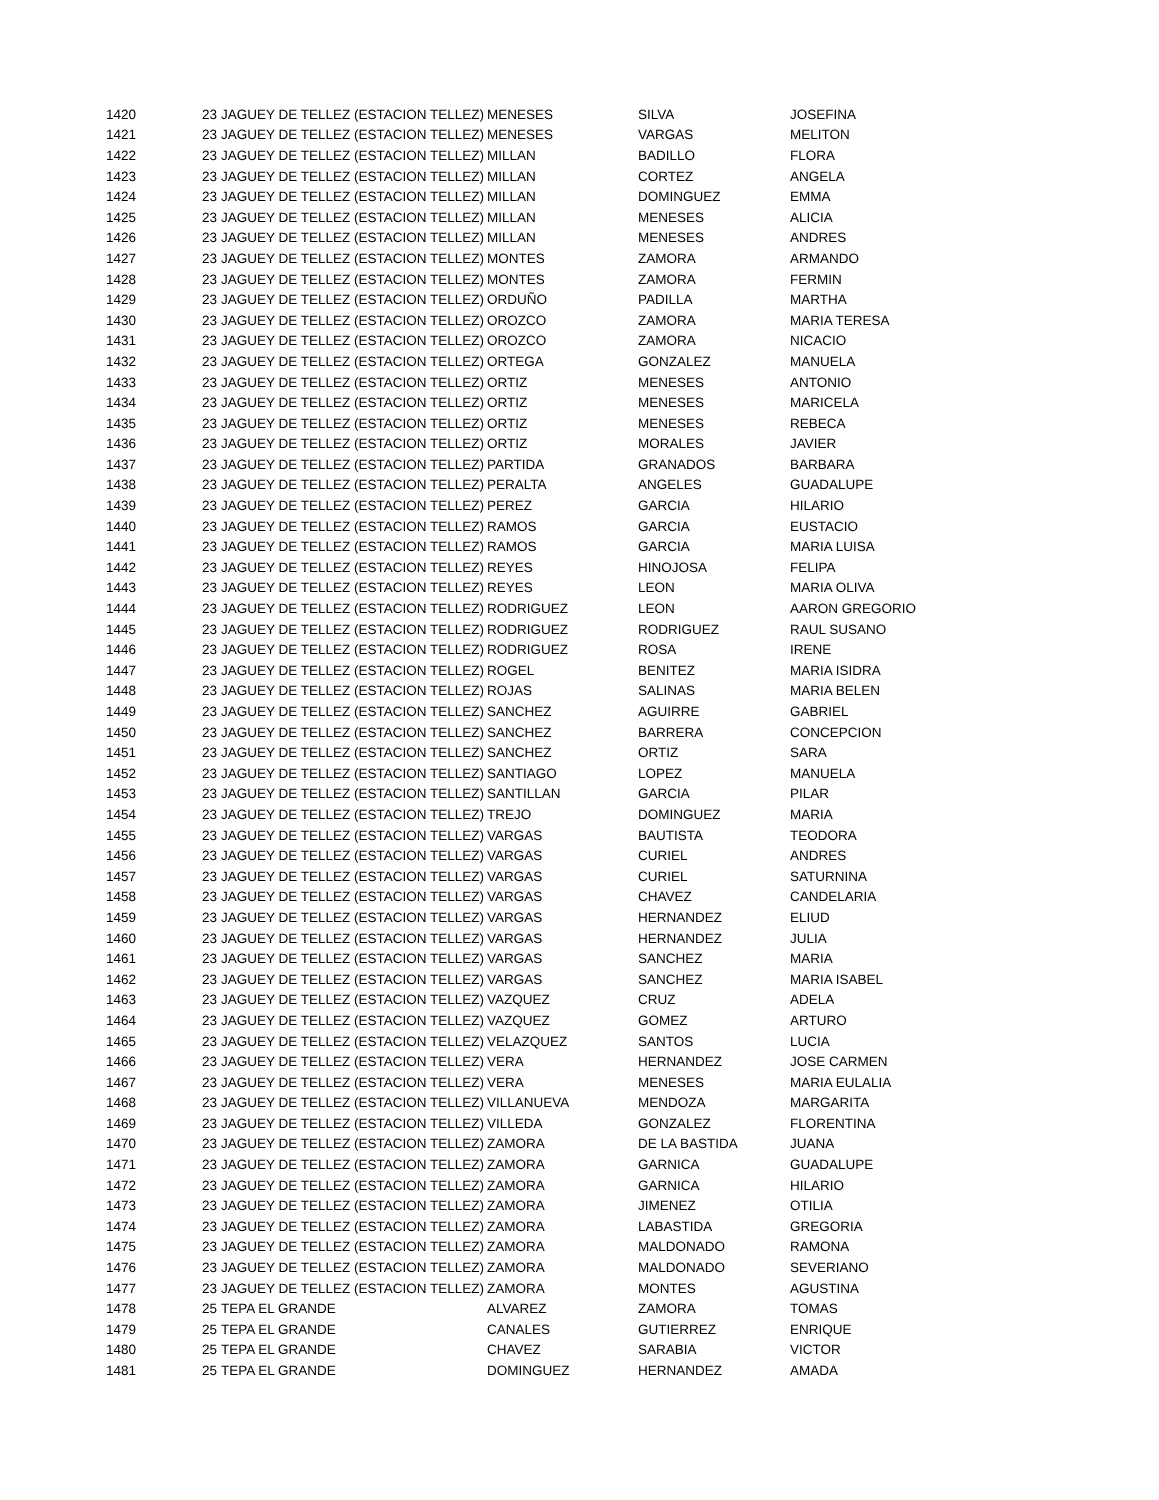| 1420 | 23 | JAGUEY DE TELLEZ (ESTACION TELLEZ) | MENESES | SILVA | JOSEFINA |
| 1421 | 23 | JAGUEY DE TELLEZ (ESTACION TELLEZ) | MENESES | VARGAS | MELITON |
| 1422 | 23 | JAGUEY DE TELLEZ (ESTACION TELLEZ) | MILLAN | BADILLO | FLORA |
| 1423 | 23 | JAGUEY DE TELLEZ (ESTACION TELLEZ) | MILLAN | CORTEZ | ANGELA |
| 1424 | 23 | JAGUEY DE TELLEZ (ESTACION TELLEZ) | MILLAN | DOMINGUEZ | EMMA |
| 1425 | 23 | JAGUEY DE TELLEZ (ESTACION TELLEZ) | MILLAN | MENESES | ALICIA |
| 1426 | 23 | JAGUEY DE TELLEZ (ESTACION TELLEZ) | MILLAN | MENESES | ANDRES |
| 1427 | 23 | JAGUEY DE TELLEZ (ESTACION TELLEZ) | MONTES | ZAMORA | ARMANDO |
| 1428 | 23 | JAGUEY DE TELLEZ (ESTACION TELLEZ) | MONTES | ZAMORA | FERMIN |
| 1429 | 23 | JAGUEY DE TELLEZ (ESTACION TELLEZ) | ORDUÑO | PADILLA | MARTHA |
| 1430 | 23 | JAGUEY DE TELLEZ (ESTACION TELLEZ) | OROZCO | ZAMORA | MARIA TERESA |
| 1431 | 23 | JAGUEY DE TELLEZ (ESTACION TELLEZ) | OROZCO | ZAMORA | NICACIO |
| 1432 | 23 | JAGUEY DE TELLEZ (ESTACION TELLEZ) | ORTEGA | GONZALEZ | MANUELA |
| 1433 | 23 | JAGUEY DE TELLEZ (ESTACION TELLEZ) | ORTIZ | MENESES | ANTONIO |
| 1434 | 23 | JAGUEY DE TELLEZ (ESTACION TELLEZ) | ORTIZ | MENESES | MARICELA |
| 1435 | 23 | JAGUEY DE TELLEZ (ESTACION TELLEZ) | ORTIZ | MENESES | REBECA |
| 1436 | 23 | JAGUEY DE TELLEZ (ESTACION TELLEZ) | ORTIZ | MORALES | JAVIER |
| 1437 | 23 | JAGUEY DE TELLEZ (ESTACION TELLEZ) | PARTIDA | GRANADOS | BARBARA |
| 1438 | 23 | JAGUEY DE TELLEZ (ESTACION TELLEZ) | PERALTA | ANGELES | GUADALUPE |
| 1439 | 23 | JAGUEY DE TELLEZ (ESTACION TELLEZ) | PEREZ | GARCIA | HILARIO |
| 1440 | 23 | JAGUEY DE TELLEZ (ESTACION TELLEZ) | RAMOS | GARCIA | EUSTACIO |
| 1441 | 23 | JAGUEY DE TELLEZ (ESTACION TELLEZ) | RAMOS | GARCIA | MARIA LUISA |
| 1442 | 23 | JAGUEY DE TELLEZ (ESTACION TELLEZ) | REYES | HINOJOSA | FELIPA |
| 1443 | 23 | JAGUEY DE TELLEZ (ESTACION TELLEZ) | REYES | LEON | MARIA OLIVA |
| 1444 | 23 | JAGUEY DE TELLEZ (ESTACION TELLEZ) | RODRIGUEZ | LEON | AARON GREGORIO |
| 1445 | 23 | JAGUEY DE TELLEZ (ESTACION TELLEZ) | RODRIGUEZ | RODRIGUEZ | RAUL SUSANO |
| 1446 | 23 | JAGUEY DE TELLEZ (ESTACION TELLEZ) | RODRIGUEZ | ROSA | IRENE |
| 1447 | 23 | JAGUEY DE TELLEZ (ESTACION TELLEZ) | ROGEL | BENITEZ | MARIA ISIDRA |
| 1448 | 23 | JAGUEY DE TELLEZ (ESTACION TELLEZ) | ROJAS | SALINAS | MARIA BELEN |
| 1449 | 23 | JAGUEY DE TELLEZ (ESTACION TELLEZ) | SANCHEZ | AGUIRRE | GABRIEL |
| 1450 | 23 | JAGUEY DE TELLEZ (ESTACION TELLEZ) | SANCHEZ | BARRERA | CONCEPCION |
| 1451 | 23 | JAGUEY DE TELLEZ (ESTACION TELLEZ) | SANCHEZ | ORTIZ | SARA |
| 1452 | 23 | JAGUEY DE TELLEZ (ESTACION TELLEZ) | SANTIAGO | LOPEZ | MANUELA |
| 1453 | 23 | JAGUEY DE TELLEZ (ESTACION TELLEZ) | SANTILLAN | GARCIA | PILAR |
| 1454 | 23 | JAGUEY DE TELLEZ (ESTACION TELLEZ) | TREJO | DOMINGUEZ | MARIA |
| 1455 | 23 | JAGUEY DE TELLEZ (ESTACION TELLEZ) | VARGAS | BAUTISTA | TEODORA |
| 1456 | 23 | JAGUEY DE TELLEZ (ESTACION TELLEZ) | VARGAS | CURIEL | ANDRES |
| 1457 | 23 | JAGUEY DE TELLEZ (ESTACION TELLEZ) | VARGAS | CURIEL | SATURNINA |
| 1458 | 23 | JAGUEY DE TELLEZ (ESTACION TELLEZ) | VARGAS | CHAVEZ | CANDELARIA |
| 1459 | 23 | JAGUEY DE TELLEZ (ESTACION TELLEZ) | VARGAS | HERNANDEZ | ELIUD |
| 1460 | 23 | JAGUEY DE TELLEZ (ESTACION TELLEZ) | VARGAS | HERNANDEZ | JULIA |
| 1461 | 23 | JAGUEY DE TELLEZ (ESTACION TELLEZ) | VARGAS | SANCHEZ | MARIA |
| 1462 | 23 | JAGUEY DE TELLEZ (ESTACION TELLEZ) | VARGAS | SANCHEZ | MARIA ISABEL |
| 1463 | 23 | JAGUEY DE TELLEZ (ESTACION TELLEZ) | VAZQUEZ | CRUZ | ADELA |
| 1464 | 23 | JAGUEY DE TELLEZ (ESTACION TELLEZ) | VAZQUEZ | GOMEZ | ARTURO |
| 1465 | 23 | JAGUEY DE TELLEZ (ESTACION TELLEZ) | VELAZQUEZ | SANTOS | LUCIA |
| 1466 | 23 | JAGUEY DE TELLEZ (ESTACION TELLEZ) | VERA | HERNANDEZ | JOSE CARMEN |
| 1467 | 23 | JAGUEY DE TELLEZ (ESTACION TELLEZ) | VERA | MENESES | MARIA EULALIA |
| 1468 | 23 | JAGUEY DE TELLEZ (ESTACION TELLEZ) | VILLANUEVA | MENDOZA | MARGARITA |
| 1469 | 23 | JAGUEY DE TELLEZ (ESTACION TELLEZ) | VILLEDA | GONZALEZ | FLORENTINA |
| 1470 | 23 | JAGUEY DE TELLEZ (ESTACION TELLEZ) | ZAMORA | DE LA BASTIDA | JUANA |
| 1471 | 23 | JAGUEY DE TELLEZ (ESTACION TELLEZ) | ZAMORA | GARNICA | GUADALUPE |
| 1472 | 23 | JAGUEY DE TELLEZ (ESTACION TELLEZ) | ZAMORA | GARNICA | HILARIO |
| 1473 | 23 | JAGUEY DE TELLEZ (ESTACION TELLEZ) | ZAMORA | JIMENEZ | OTILIA |
| 1474 | 23 | JAGUEY DE TELLEZ (ESTACION TELLEZ) | ZAMORA | LABASTIDA | GREGORIA |
| 1475 | 23 | JAGUEY DE TELLEZ (ESTACION TELLEZ) | ZAMORA | MALDONADO | RAMONA |
| 1476 | 23 | JAGUEY DE TELLEZ (ESTACION TELLEZ) | ZAMORA | MALDONADO | SEVERIANO |
| 1477 | 23 | JAGUEY DE TELLEZ (ESTACION TELLEZ) | ZAMORA | MONTES | AGUSTINA |
| 1478 | 25 | TEPA EL GRANDE | ALVAREZ | ZAMORA | TOMAS |
| 1479 | 25 | TEPA EL GRANDE | CANALES | GUTIERREZ | ENRIQUE |
| 1480 | 25 | TEPA EL GRANDE | CHAVEZ | SARABIA | VICTOR |
| 1481 | 25 | TEPA EL GRANDE | DOMINGUEZ | HERNANDEZ | AMADA |